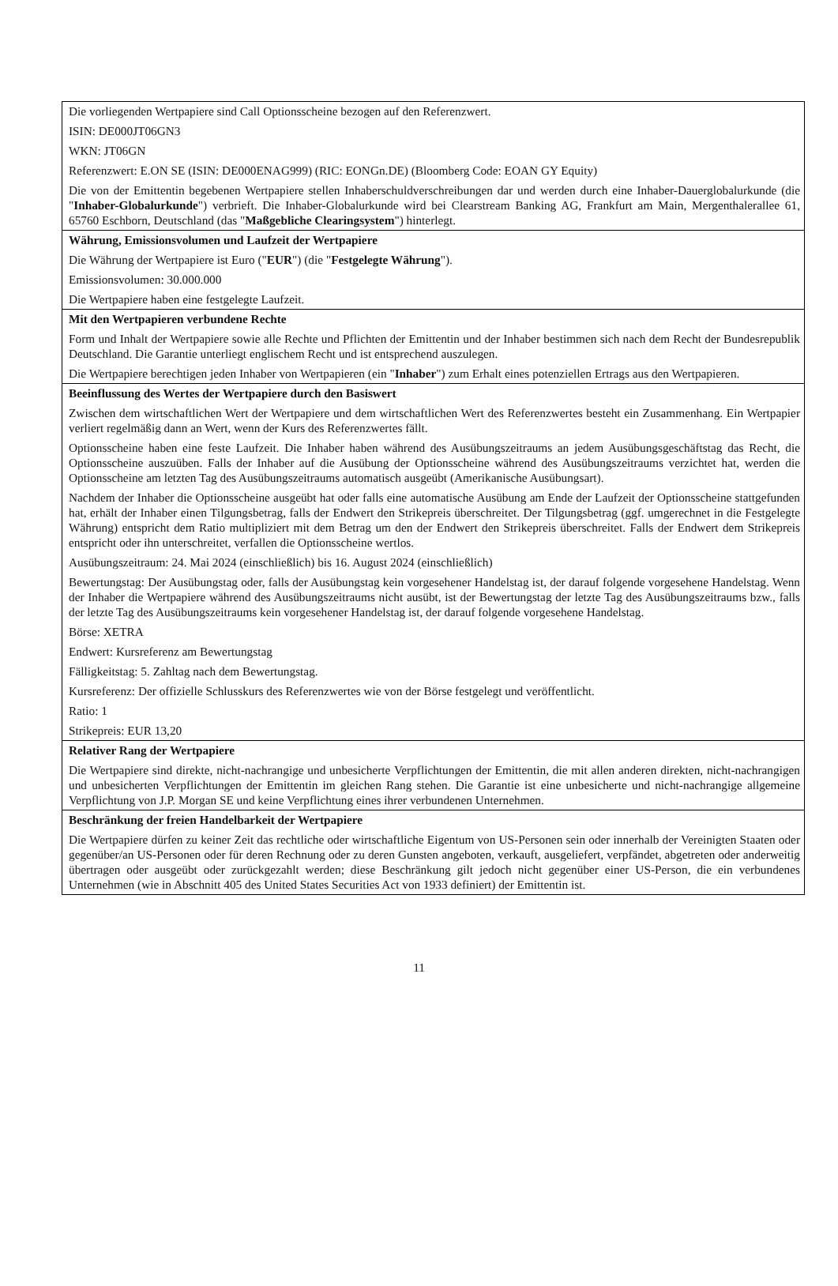| Die vorliegenden Wertpapiere sind Call Optionsscheine bezogen auf den Referenzwert. ISIN: DE000JT06GN3 WKN: JT06GN Referenzwert: E.ON SE (ISIN: DE000ENAG999) (RIC: EONGn.DE) (Bloomberg Code: EOAN GY Equity) Die von der Emittentin begebenen Wertpapiere stellen Inhaberschuldverschreibungen dar und werden durch eine Inhaber-Dauerglobalurkunde (die " Inhaber-Globalurkunde ") verbrieft. Die Inhaber-Globalurkunde wird bei Clearstream Banking AG, Frankfurt am Main, Mergenthalerallee 61, 65760 Eschborn, Deutschland (das " Maßgebliche Clearingsystem ") hinterlegt. |
| Währung, Emissionsvolumen und Laufzeit der Wertpapiere Die Währung der Wertpapiere ist Euro (" EUR ") (die " Festgelegte Währung "). Emissionsvolumen: 30.000.000 Die Wertpapiere haben eine festgelegte Laufzeit. |
| Mit den Wertpapieren verbundene Rechte Form und Inhalt der Wertpapiere sowie alle Rechte und Pflichten der Emittentin und der Inhaber bestimmen sich nach dem Recht der Bundesrepublik Deutschland. Die Garantie unterliegt englischem Recht und ist entsprechend auszulegen. Die Wertpapiere berechtigen jeden Inhaber von Wertpapieren (ein " Inhaber ") zum Erhalt eines potenziellen Ertrags aus den Wertpapieren. |
| Beeinflussung des Wertes der Wertpapiere durch den Basiswert Zwischen dem wirtschaftlichen Wert der Wertpapiere und dem wirtschaftlichen Wert des Referenzwertes besteht ein Zusammenhang. Ein Wertpapier verliert regelmäßig dann an Wert, wenn der Kurs des Referenzwertes fällt. Optionsscheine haben eine feste Laufzeit. Die Inhaber haben während des Ausübungszeitraums an jedem Ausübungsgeschäftstag das Recht, die Optionsscheine auszuüben. Falls der Inhaber auf die Ausübung der Optionsscheine während des Ausübungszeitraums verzichtet hat, werden die Optionsscheine am letzten Tag des Ausübungszeitraums automatisch ausgeübt (Amerikanische Ausübungsart). Nachdem der Inhaber die Optionsscheine ausgeübt hat oder falls eine automatische Ausübung am Ende der Laufzeit der Optionsscheine stattgefunden hat, erhält der Inhaber einen Tilgungsbetrag, falls der Endwert den Strikepreis überschreitet. Der Tilgungsbetrag (ggf. umgerechnet in die Festgelegte Währung) entspricht dem Ratio multipliziert mit dem Betrag um den der Endwert den Strikepreis überschreitet. Falls der Endwert dem Strikepreis entspricht oder ihn unterschreitet, verfallen die Optionsscheine wertlos. Ausübungszeitraum: 24. Mai 2024 (einschließlich) bis 16. August 2024 (einschließlich) Bewertungstag: Der Ausübungstag oder, falls der Ausübungstag kein vorgesehener Handelstag ist, der darauf folgende vorgesehene Handelstag. Wenn der Inhaber die Wertpapiere während des Ausübungszeitraums nicht ausübt, ist der Bewertungstag der letzte Tag des Ausübungszeitraums bzw., falls der letzte Tag des Ausübungszeitraums kein vorgesehener Handelstag ist, der darauf folgende vorgesehene Handelstag. Börse: XETRA Endwert: Kursreferenz am Bewertungstag Fälligkeitstag: 5. Zahltag nach dem Bewertungstag. Kursreferenz: Der offizielle Schlusskurs des Referenzwertes wie von der Börse festgelegt und veröffentlicht. Ratio: 1 Strikepreis: EUR 13,20 |
| Relativer Rang der Wertpapiere Die Wertpapiere sind direkte, nicht-nachrangige und unbesicherte Verpflichtungen der Emittentin, die mit allen anderen direkten, nicht-nachrangigen und unbesicherten Verpflichtungen der Emittentin im gleichen Rang stehen. Die Garantie ist eine unbesicherte und nicht-nachrangige allgemeine Verpflichtung von J.P. Morgan SE und keine Verpflichtung eines ihrer verbundenen Unternehmen. |
| Beschränkung der freien Handelbarkeit der Wertpapiere Die Wertpapiere dürfen zu keiner Zeit das rechtliche oder wirtschaftliche Eigentum von US-Personen sein oder innerhalb der Vereinigten Staaten oder gegenüber/an US-Personen oder für deren Rechnung oder zu deren Gunsten angeboten, verkauft, ausgeliefert, verpfändet, abgetreten oder anderweitig übertragen oder ausgeübt oder zurückgezahlt werden; diese Beschränkung gilt jedoch nicht gegenüber einer US-Person, die ein verbundenes Unternehmen (wie in Abschnitt 405 des United States Securities Act von 1933 definiert) der Emittentin ist. |
11